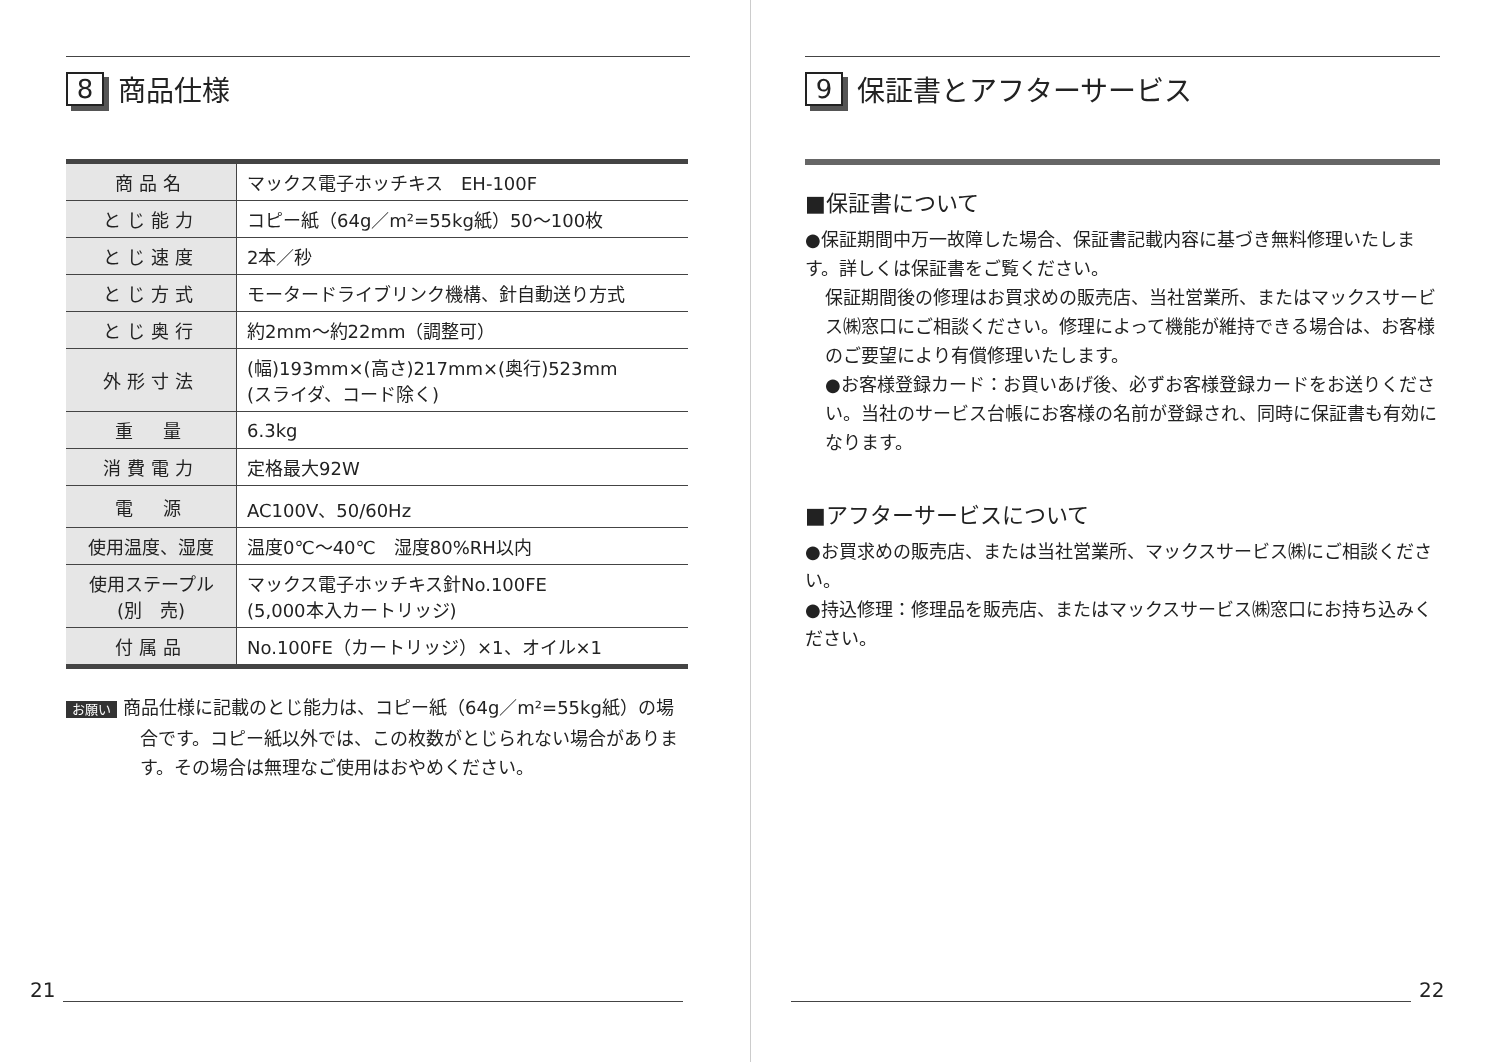8 商品仕様
| 商品名 | マックス電子ホッチキス EH-100F |
| とじ能力 | コピー紙（64g／m²=55kg紙）50〜100枚 |
| とじ速度 | 2本／秒 |
| とじ方式 | モータードライブリンク機構、針自動送り方式 |
| とじ奥行 | 約2mm〜約22mm（調整可） |
| 外形寸法 | (幅)193mm×(高さ)217mm×(奥行)523mm (スライダ、コード除く) |
| 重 量 | 6.3kg |
| 消費電力 | 定格最大92W |
| 電 源 | AC100V、50/60Hz |
| 使用温度、湿度 | 温度0℃〜40℃ 湿度80%RH以内 |
| 使用ステープル (別 売) | マックス電子ホッチキス針No.100FE (5,000本入カートリッジ) |
| 付属品 | No.100FE（カートリッジ）×1、オイル×1 |
お願い 商品仕様に記載のとじ能力は、コピー紙（64g／m²=55kg紙）の場合です。コピー紙以外では、この枚数がとじられない場合があります。その場合は無理なご使用はおやめください。
21
9 保証書とアフターサービス
■保証書について
●保証期間中万一故障した場合、保証書記載内容に基づき無料修理いたします。詳しくは保証書をご覧ください。
保証期間後の修理はお買求めの販売店、当社営業所、またはマックスサービス㈱窓口にご相談ください。修理によって機能が維持できる場合は、お客様のご要望により有償修理いたします。
●お客様登録カード：お買いあげ後、必ずお客様登録カードをお送りください。当社のサービス台帳にお客様の名前が登録され、同時に保証書も有効になります。
■アフターサービスについて
●お買求めの販売店、または当社営業所、マックスサービス㈱にご相談ください。
●持込修理：修理品を販売店、またはマックスサービス㈱窓口にお持ち込みください。
22